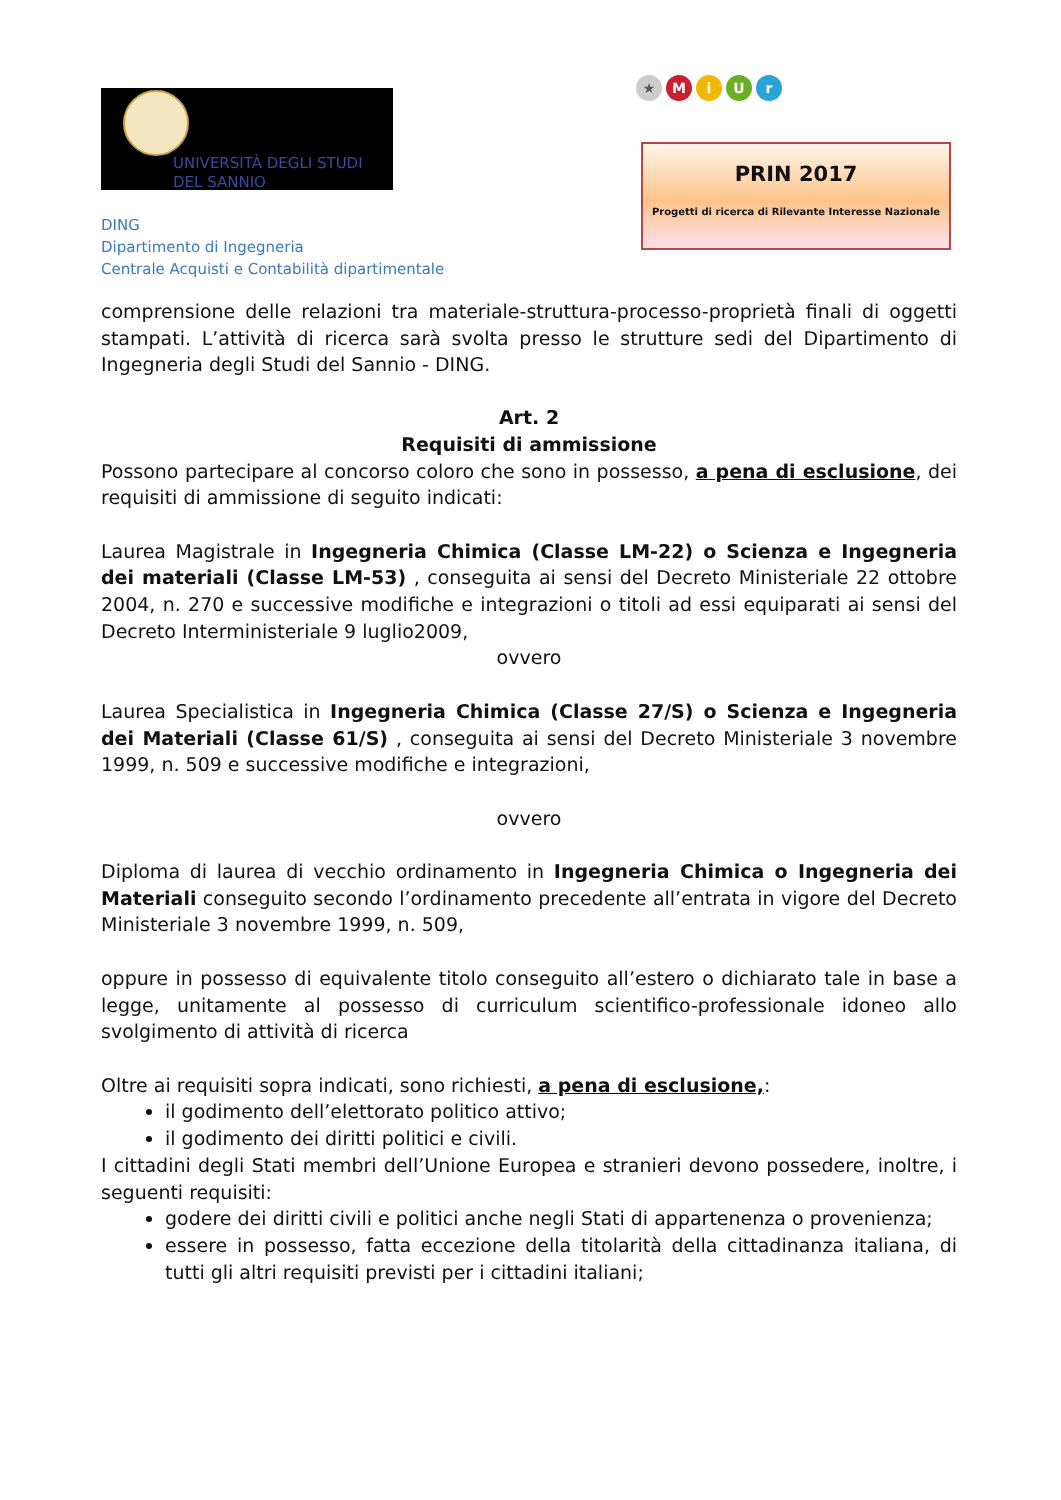UNIVERSITÀ DEGLI STUDI
DEL SANNIO
DING
Dipartimento di Ingegneria
Centrale Acquisti e Contabilità dipartimentale
★ M i U r
PRIN 2017
Progetti di ricerca di Rilevante Interesse Nazionale
comprensione delle relazioni tra materiale-struttura-processo-proprietà finali di oggetti stampati. L’attività di ricerca sarà svolta presso le strutture sedi del Dipartimento di Ingegneria degli Studi del Sannio - DING.
Art. 2
Requisiti di ammissione
Possono partecipare al concorso coloro che sono in possesso, a pena di esclusione, dei requisiti di ammissione di seguito indicati:
Laurea Magistrale in Ingegneria Chimica (Classe LM-22) o Scienza e Ingegneria dei materiali (Classe LM-53) , conseguita ai sensi del Decreto Ministeriale 22 ottobre 2004, n. 270 e successive modifiche e integrazioni o titoli ad essi equiparati ai sensi del Decreto Interministeriale 9 luglio2009,
ovvero
Laurea Specialistica in Ingegneria Chimica (Classe 27/S) o Scienza e Ingegneria dei Materiali (Classe 61/S) , conseguita ai sensi del Decreto Ministeriale 3 novembre 1999, n. 509 e successive modifiche e integrazioni,
ovvero
Diploma di laurea di vecchio ordinamento in Ingegneria Chimica o Ingegneria dei Materiali conseguito secondo l’ordinamento precedente all’entrata in vigore del Decreto Ministeriale 3 novembre 1999, n. 509,
oppure in possesso di equivalente titolo conseguito all’estero o dichiarato tale in base a legge, unitamente al possesso di curriculum scientifico-professionale idoneo allo svolgimento di attività di ricerca
Oltre ai requisiti sopra indicati, sono richiesti, a pena di esclusione,:
il godimento dell’elettorato politico attivo;
il godimento dei diritti politici e civili.
I cittadini degli Stati membri dell’Unione Europea e stranieri devono possedere, inoltre, i seguenti requisiti:
godere dei diritti civili e politici anche negli Stati di appartenenza o provenienza;
essere in possesso, fatta eccezione della titolarità della cittadinanza italiana, di tutti gli altri requisiti previsti per i cittadini italiani;